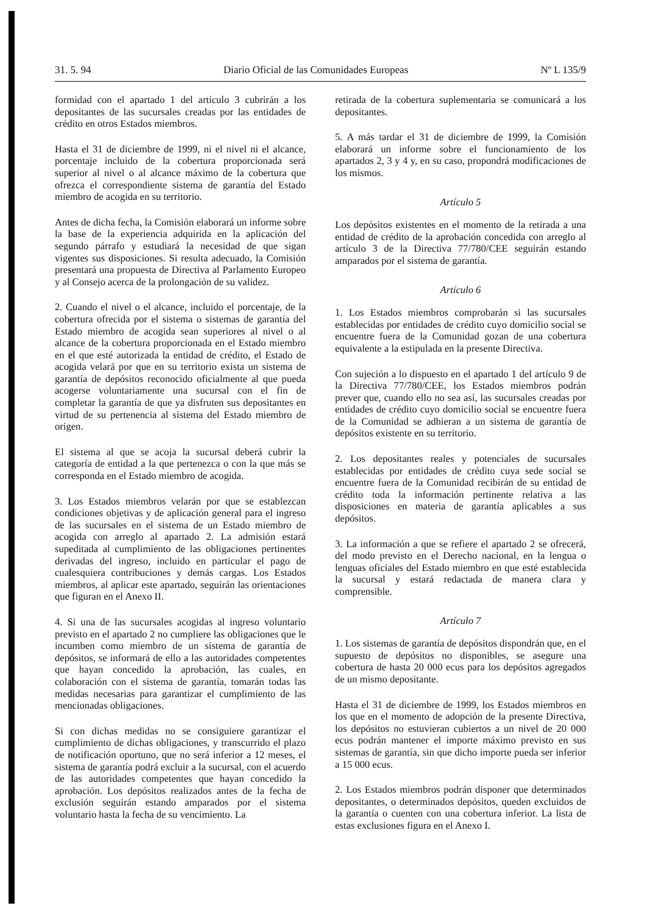31. 5. 94 Diario Oficial de las Comunidades Europeas Nº L 135/9
formidad con el apartado 1 del artículo 3 cubrirán a los depositantes de las sucursales creadas por las entidades de crédito en otros Estados miembros.
Hasta el 31 de diciembre de 1999, ni el nivel ni el alcance, porcentaje incluido de la cobertura proporcionada será superior al nivel o al alcance máximo de la cobertura que ofrezca el correspondiente sistema de garantía del Estado miembro de acogida en su territorio.
Antes de dicha fecha, la Comisión elaborará un informe sobre la base de la experiencia adquirida en la aplicación del segundo párrafo y estudiará la necesidad de que sigan vigentes sus disposiciones. Si resulta adecuado, la Comisión presentará una propuesta de Directiva al Parlamento Europeo y al Consejo acerca de la prolongación de su validez.
2. Cuando el nivel o el alcance, incluido el porcentaje, de la cobertura ofrecida por el sistema o sistemas de garantía del Estado miembro de acogida sean superiores al nivel o al alcance de la cobertura proporcionada en el Estado miembro en el que esté autorizada la entidad de crédito, el Estado de acogida velará por que en su territorio exista un sistema de garantía de depósitos reconocido oficialmente al que pueda acogerse voluntariamente una sucursal con el fin de completar la garantía de que ya disfruten sus depositantes en virtud de su pertenencia al sistema del Estado miembro de origen.
El sistema al que se acoja la sucursal deberá cubrir la categoría de entidad a la que pertenezca o con la que más se corresponda en el Estado miembro de acogida.
3. Los Estados miembros velarán por que se establezcan condiciones objetivas y de aplicación general para el ingreso de las sucursales en el sistema de un Estado miembro de acogida con arreglo al apartado 2. La admisión estará supeditada al cumplimiento de las obligaciones pertinentes derivadas del ingreso, incluido en particular el pago de cualesquiera contribuciones y demás cargas. Los Estados miembros, al aplicar este apartado, seguirán las orientaciones que figuran en el Anexo II.
4. Si una de las sucursales acogidas al ingreso voluntario previsto en el apartado 2 no cumpliere las obligaciones que le incumben como miembro de un sistema de garantía de depósitos, se informará de ello a las autoridades competentes que hayan concedido la aprobación, las cuales, en colaboración con el sistema de garantía, tomarán todas las medidas necesarias para garantizar el cumplimiento de las mencionadas obligaciones.
Si con dichas medidas no se consiguiere garantizar el cumplimiento de dichas obligaciones, y transcurrido el plazo de notificación oportuno, que no será inferior a 12 meses, el sistema de garantía podrá excluir a la sucursal, con el acuerdo de las autoridades competentes que hayan concedido la aprobación. Los depósitos realizados antes de la fecha de exclusión seguirán estando amparados por el sistema voluntario hasta la fecha de su vencimiento. La
retirada de la cobertura suplementaria se comunicará a los depositantes.
5. A más tardar el 31 de diciembre de 1999, la Comisión elaborará un informe sobre el funcionamiento de los apartados 2, 3 y 4 y, en su caso, propondrá modificaciones de los mismos.
Artículo 5
Los depósitos existentes en el momento de la retirada a una entidad de crédito de la aprobación concedida con arreglo al artículo 3 de la Directiva 77/780/CEE seguirán estando amparados por el sistema de garantía.
Artículo 6
1. Los Estados miembros comprobarán si las sucursales establecidas por entidades de crédito cuyo domicilio social se encuentre fuera de la Comunidad gozan de una cobertura equivalente a la estipulada en la presente Directiva.
Con sujeción a lo dispuesto en el apartado 1 del artículo 9 de la Directiva 77/780/CEE, los Estados miembros podrán prever que, cuando ello no sea así, las sucursales creadas por entidades de crédito cuyo domicilio social se encuentre fuera de la Comunidad se adhieran a un sistema de garantía de depósitos existente en su territorio.
2. Los depositantes reales y potenciales de sucursales establecidas por entidades de crédito cuya sede social se encuentre fuera de la Comunidad recibirán de su entidad de crédito toda la información pertinente relativa a las disposiciones en materia de garantía aplicables a sus depósitos.
3. La información a que se refiere el apartado 2 se ofrecerá, del modo previsto en el Derecho nacional, en la lengua o lenguas oficiales del Estado miembro en que esté establecida la sucursal y estará redactada de manera clara y comprensible.
Artículo 7
1. Los sistemas de garantía de depósitos dispondrán que, en el supuesto de depósitos no disponibles, se asegure una cobertura de hasta 20 000 ecus para los depósitos agregados de un mismo depositante.
Hasta el 31 de diciembre de 1999, los Estados miembros en los que en el momento de adopción de la presente Directiva, los depósitos no estuvieran cubiertos a un nivel de 20 000 ecus podrán mantener el importe máximo previsto en sus sistemas de garantía, sin que dicho importe pueda ser inferior a 15 000 ecus.
2. Los Estados miembros podrán disponer que determinados depositantes, o determinados depósitos, queden excluidos de la garantía o cuenten con una cobertura inferior. La lista de estas exclusiones figura en el Anexo I.